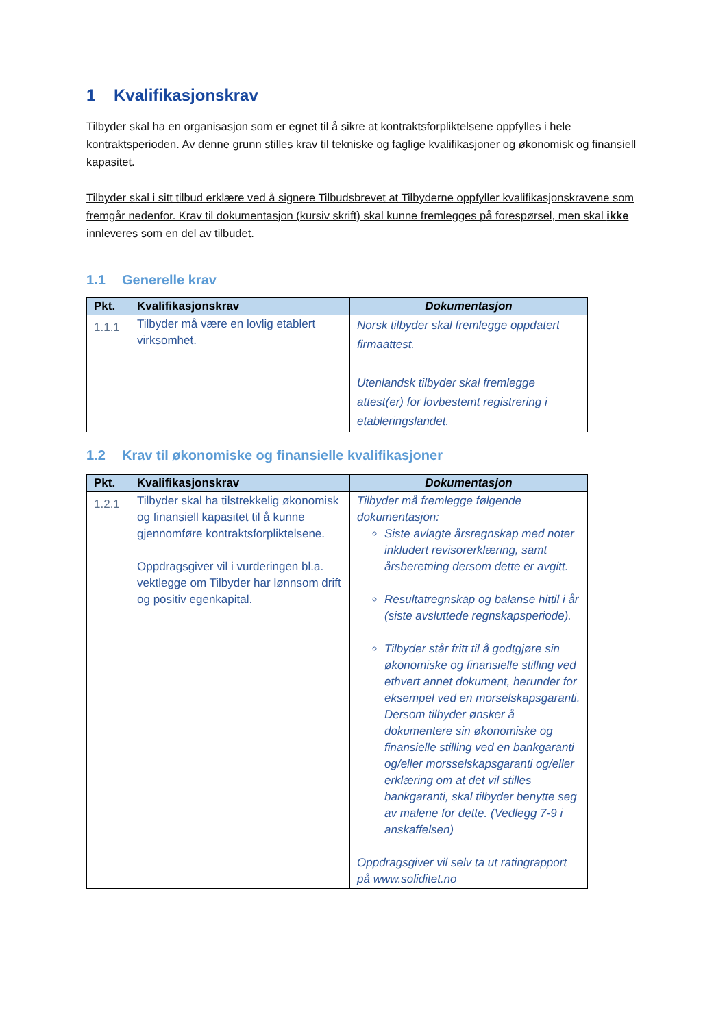1 Kvalifikasjonskrav
Tilbyder skal ha en organisasjon som er egnet til å sikre at kontraktsforpliktelsene oppfylles i hele kontraktsperioden. Av denne grunn stilles krav til tekniske og faglige kvalifikasjoner og økonomisk og finansiell kapasitet.
Tilbyder skal i sitt tilbud erklære ved å signere Tilbudsbrevet at Tilbyderne oppfyller kvalifikasjonskravene som fremgår nedenfor. Krav til dokumentasjon (kursiv skrift) skal kunne fremlegges på forespørsel, men skal ikke innleveres som en del av tilbudet.
1.1 Generelle krav
| Pkt. | Kvalifikasjonskrav | Dokumentasjon |
| --- | --- | --- |
| 1.1.1 | Tilbyder må være en lovlig etablert virksomhet. | Norsk tilbyder skal fremlegge oppdatert firmaattest. Utenlandsk tilbyder skal fremlegge attest(er) for lovbestemt registrering i etableringslandet. |
1.2 Krav til økonomiske og finansielle kvalifikasjoner
| Pkt. | Kvalifikasjonskrav | Dokumentasjon |
| --- | --- | --- |
| 1.2.1 | Tilbyder skal ha tilstrekkelig økonomisk og finansiell kapasitet til å kunne gjennomføre kontraktsforpliktelsene. Oppdragsgiver vil i vurderingen bl.a. vektlegge om Tilbyder har lønnsom drift og positiv egenkapital. | Tilbyder må fremlegge følgende dokumentasjon: Siste avlagte årsregnskap med noter inkludert revisorerklæring, samt årsberetning dersom dette er avgitt. Resultatregnskap og balanse hittil i år (siste avsluttede regnskapsperiode). Tilbyder står fritt til å godtgjøre sin økonomiske og finansielle stilling ved ethvert annet dokument, herunder for eksempel ved en morselskapsgaranti. Dersom tilbyder ønsker å dokumentere sin økonomiske og finansielle stilling ved en bankgaranti og/eller morsselskapsgaranti og/eller erklæring om at det vil stilles bankgaranti, skal tilbyder benytte seg av malene for dette. (Vedlegg 7-9 i anskaffelsen) Oppdragsgiver vil selv ta ut ratingrapport på www.soliditet.no |